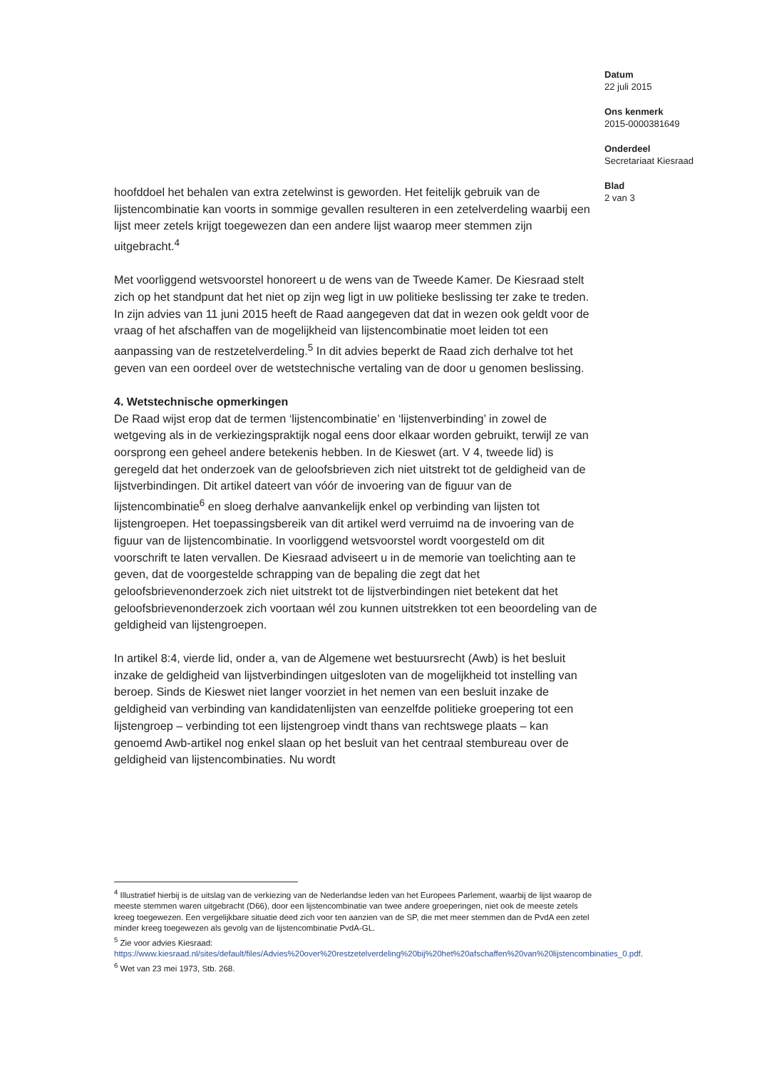Datum
22 juli 2015
Ons kenmerk
2015-0000381649
Onderdeel
Secretariaat Kiesraad
Blad
2 van 3
hoofddoel het behalen van extra zetelwinst is geworden. Het feitelijk gebruik van de lijstencombinatie kan voorts in sommige gevallen resulteren in een zetelverdeling waarbij een lijst meer zetels krijgt toegewezen dan een andere lijst waarop meer stemmen zijn uitgebracht.<sup>4</sup>
Met voorliggend wetsvoorstel honoreert u de wens van de Tweede Kamer. De Kiesraad stelt zich op het standpunt dat het niet op zijn weg ligt in uw politieke beslissing ter zake te treden. In zijn advies van 11 juni 2015 heeft de Raad aangegeven dat dat in wezen ook geldt voor de vraag of het afschaffen van de mogelijkheid van lijstencombinatie moet leiden tot een aanpassing van de restzetelverdeling.<sup>5</sup> In dit advies beperkt de Raad zich derhalve tot het geven van een oordeel over de wetstechnische vertaling van de door u genomen beslissing.
4. Wetstechnische opmerkingen
De Raad wijst erop dat de termen ‘lijstencombinatie’ en ‘lijstenverbinding’ in zowel de wetgeving als in de verkiezingspraktijk nogal eens door elkaar worden gebruikt, terwijl ze van oorsprong een geheel andere betekenis hebben. In de Kieswet (art. V 4, tweede lid) is geregeld dat het onderzoek van de geloofsbrieven zich niet uitstrekt tot de geldigheid van de lijstverbindingen. Dit artikel dateert van vóór de invoering van de figuur van de lijstencombinatie<sup>6</sup> en sloeg derhalve aanvankelijk enkel op verbinding van lijsten tot lijstengroepen. Het toepassingsbereik van dit artikel werd verruimd na de invoering van de figuur van de lijstencombinatie. In voorliggend wetsvoorstel wordt voorgesteld om dit voorschrift te laten vervallen. De Kiesraad adviseert u in de memorie van toelichting aan te geven, dat de voorgestelde schrapping van de bepaling die zegt dat het geloofsbrievenonderzoek zich niet uitstrekt tot de lijstverbindingen niet betekent dat het geloofsbrievenonderzoek zich voortaan wél zou kunnen uitstrekken tot een beoordeling van de geldigheid van lijstengroepen.
In artikel 8:4, vierde lid, onder a, van de Algemene wet bestuursrecht (Awb) is het besluit inzake de geldigheid van lijstverbindingen uitgesloten van de mogelijkheid tot instelling van beroep. Sinds de Kieswet niet langer voorziet in het nemen van een besluit inzake de geldigheid van verbinding van kandidatenlijsten van eenzelfde politieke groepering tot een lijstengroep – verbinding tot een lijstengroep vindt thans van rechtswege plaats – kan genoemd Awb-artikel nog enkel slaan op het besluit van het centraal stembureau over de geldigheid van lijstencombinaties. Nu wordt
<sup>4</sup> Illustratief hierbij is de uitslag van de verkiezing van de Nederlandse leden van het Europees Parlement, waarbij de lijst waarop de meeste stemmen waren uitgebracht (D66), door een lijstencombinatie van twee andere groeperingen, niet ook de meeste zetels kreeg toegewezen. Een vergelijkbare situatie deed zich voor ten aanzien van de SP, die met meer stemmen dan de PvdA een zetel minder kreeg toegewezen als gevolg van de lijstencombinatie PvdA-GL.
<sup>5</sup> Zie voor advies Kiesraad:
https://www.kiesraad.nl/sites/default/files/Advies%20over%20restzetelverdeling%20bij%20het%20afschaffen%20van%20lijstencombinaties_0.pdf.
<sup>6</sup> Wet van 23 mei 1973, Stb. 268.